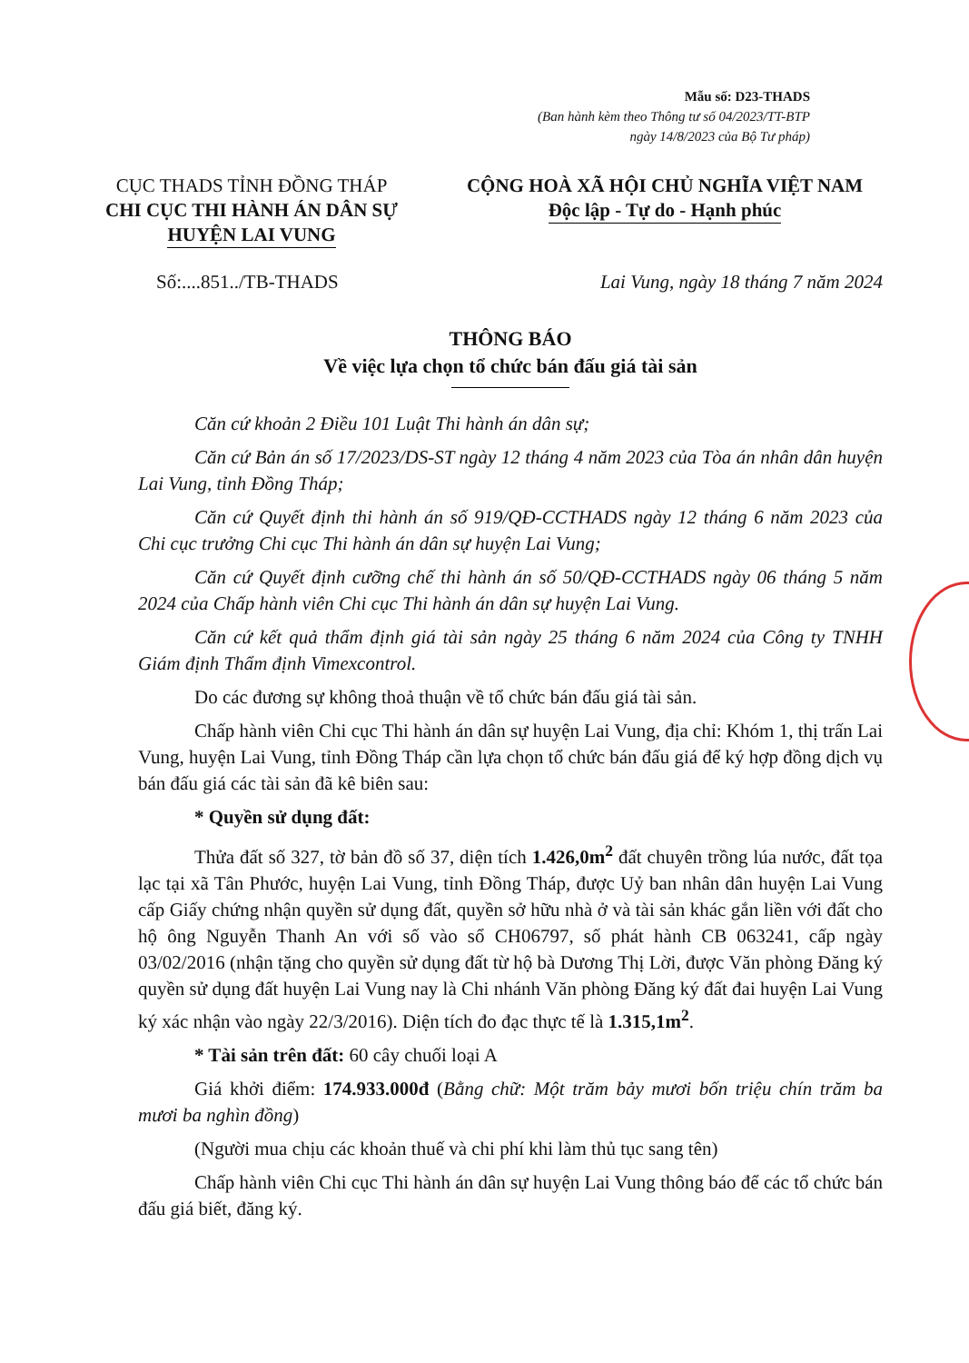Mẫu số: D23-THADS
(Ban hành kèm theo Thông tư số 04/2023/TT-BTP
ngày 14/8/2023 của Bộ Tư pháp)
CỤC THADS TỈNH ĐỒNG THÁP
CHI CỤC THI HÀNH ÁN DÂN SỰ
HUYỆN LAI VUNG
CỘNG HOÀ XÃ HỘI CHỦ NGHĨA VIỆT NAM
Độc lập - Tự do - Hạnh phúc
Số:....851../TB-THADS Lai Vung, ngày 18 tháng 7 năm 2024
THÔNG BÁO
Về việc lựa chọn tổ chức bán đấu giá tài sản
Căn cứ khoản 2 Điều 101 Luật Thi hành án dân sự;
Căn cứ Bản án số 17/2023/DS-ST ngày 12 tháng 4 năm 2023 của Tòa án nhân dân huyện Lai Vung, tỉnh Đồng Tháp;
Căn cứ Quyết định thi hành án số 919/QĐ-CCTHADS ngày 12 tháng 6 năm 2023 của Chi cục trưởng Chi cục Thi hành án dân sự huyện Lai Vung;
Căn cứ Quyết định cưỡng chế thi hành án số 50/QĐ-CCTHADS ngày 06 tháng 5 năm 2024 của Chấp hành viên Chi cục Thi hành án dân sự huyện Lai Vung.
Căn cứ kết quả thẩm định giá tài sản ngày 25 tháng 6 năm 2024 của Công ty TNHH Giám định Thẩm định Vimexcontrol.
Do các đương sự không thoả thuận về tổ chức bán đấu giá tài sản.
Chấp hành viên Chi cục Thi hành án dân sự huyện Lai Vung, địa chỉ: Khóm 1, thị trấn Lai Vung, huyện Lai Vung, tỉnh Đồng Tháp cần lựa chọn tổ chức bán đấu giá để ký hợp đồng dịch vụ bán đấu giá các tài sản đã kê biên sau:
* Quyền sử dụng đất:
Thửa đất số 327, tờ bản đồ số 37, diện tích 1.426,0m<sup>2</sup> đất chuyên trồng lúa nước, đất tọa lạc tại xã Tân Phước, huyện Lai Vung, tỉnh Đồng Tháp, được Uỷ ban nhân dân huyện Lai Vung cấp Giấy chứng nhận quyền sử dụng đất, quyền sở hữu nhà ở và tài sản khác gắn liền với đất cho hộ ông Nguyễn Thanh An với số vào sổ CH06797, số phát hành CB 063241, cấp ngày 03/02/2016 (nhận tặng cho quyền sử dụng đất từ hộ bà Dương Thị Lời, được Văn phòng Đăng ký quyền sử dụng đất huyện Lai Vung nay là Chi nhánh Văn phòng Đăng ký đất đai huyện Lai Vung ký xác nhận vào ngày 22/3/2016). Diện tích đo đạc thực tế là 1.315,1m<sup>2</sup>.
* Tài sản trên đất: 60 cây chuối loại A
Giá khởi điểm: 174.933.000đ (Bằng chữ: Một trăm bảy mươi bốn triệu chín trăm ba mươi ba nghìn đồng)
(Người mua chịu các khoản thuế và chi phí khi làm thủ tục sang tên)
Chấp hành viên Chi cục Thi hành án dân sự huyện Lai Vung thông báo để các tổ chức bán đấu giá biết, đăng ký.